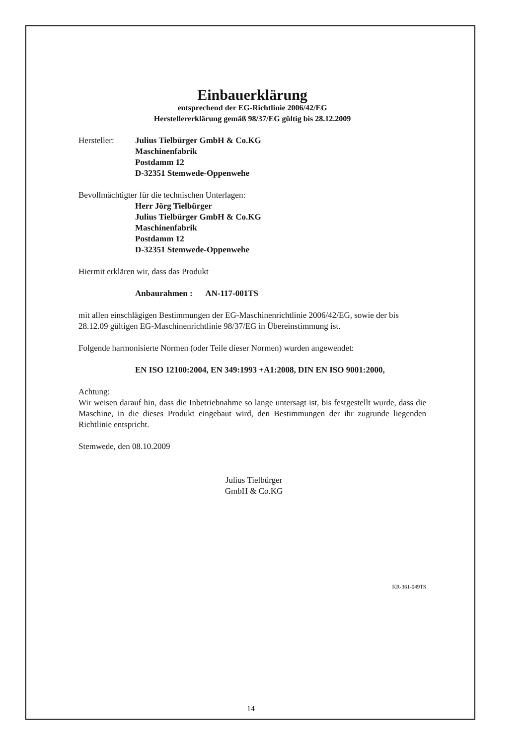Einbauerklärung
entsprechend der EG-Richtlinie 2006/42/EG
Herstellererklärung gemäß 98/37/EG gültig bis 28.12.2009
Hersteller: Julius Tielbürger GmbH & Co.KG
Maschinenfabrik
Postdamm 12
D-32351 Stemwede-Oppenwehe
Bevollmächtigter für die technischen Unterlagen:
Herr Jörg Tielbürger
Julius Tielbürger GmbH & Co.KG
Maschinenfabrik
Postdamm 12
D-32351 Stemwede-Oppenwehe
Hiermit erklären wir, dass das Produkt
Anbaurahmen : AN-117-001TS
mit allen einschlägigen Bestimmungen der EG-Maschinenrichtlinie 2006/42/EG, sowie der bis 28.12.09 gültigen EG-Maschinenrichtlinie 98/37/EG in Übereinstimmung ist.
Folgende harmonisierte Normen (oder Teile dieser Normen) wurden angewendet:
EN ISO 12100:2004, EN 349:1993 +A1:2008, DIN EN ISO 9001:2000,
Achtung:
Wir weisen darauf hin, dass die Inbetriebnahme so lange untersagt ist, bis festgestellt wurde, dass die Maschine, in die dieses Produkt eingebaut wird, den Bestimmungen der ihr zugrunde liegenden Richtlinie entspricht.
Stemwede, den 08.10.2009
Julius Tielbürger
GmbH & Co.KG
KR-361-049TS
14